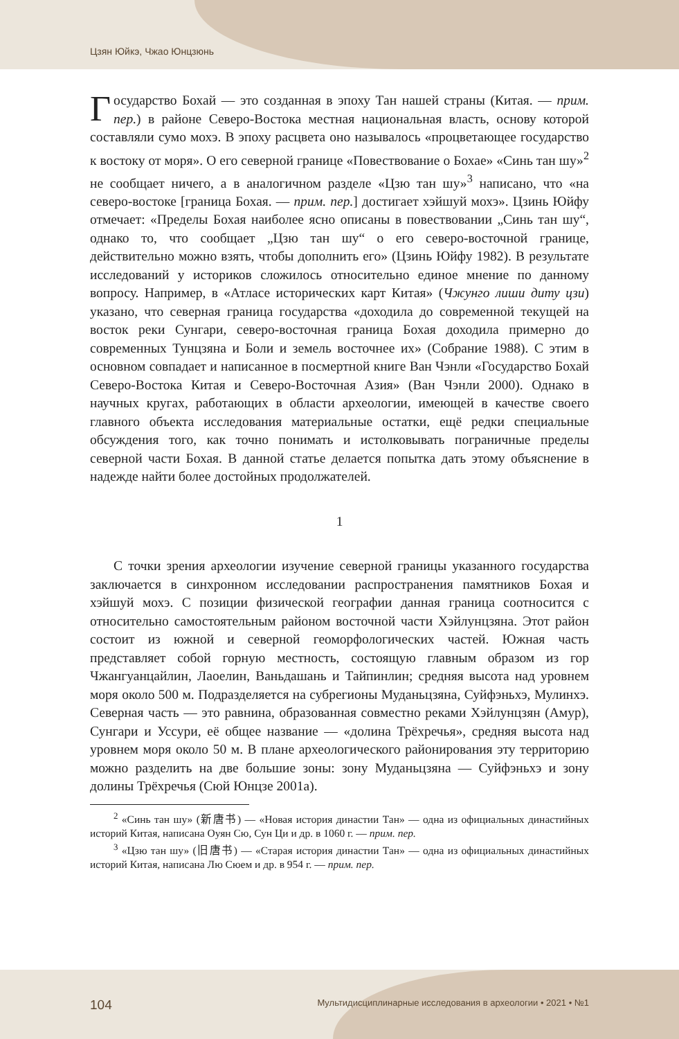Цзян Юйкэ, Чжао Юнцзюнь
Государство Бохай — это созданная в эпоху Тан нашей страны (Китая. — прим. пер.) в районе Северо-Востока местная национальная власть, основу которой составляли сумо мохэ. В эпоху расцвета оно называлось «процветающее государство к востоку от моря». О его северной границе «Повествование о Бохае» «Синь тан шу»<sup>2</sup> не сообщает ничего, а в аналогичном разделе «Цзю тан шу»<sup>3</sup> написано, что «на северо-востоке [граница Бохая. — прим. пер.] достигает хэйшуй мохэ». Цзинь Юйфу отмечает: «Пределы Бохая наиболее ясно описаны в повествовании „Синь тан шу“, однако то, что сообщает „Цзю тан шу“ о его северо-восточной границе, действительно можно взять, чтобы дополнить его» (Цзинь Юйфу 1982). В результате исследований у историков сложилось относительно единое мнение по данному вопросу. Например, в «Атласе исторических карт Китая» (Чжунго лиши диту цзи) указано, что северная граница государства «доходила до современной текущей на восток реки Сунгари, северо-восточная граница Бохая доходила примерно до современных Тунцзяна и Боли и земель восточнее их» (Собрание 1988). С этим в основном совпадает и написанное в посмертной книге Ван Чэнли «Государство Бохай Северо-Востока Китая и Северо-Восточная Азия» (Ван Чэнли 2000). Однако в научных кругах, работающих в области археологии, имеющей в качестве своего главного объекта исследования материальные остатки, ещё редки специальные обсуждения того, как точно понимать и истолковывать пограничные пределы северной части Бохая. В данной статье делается попытка дать этому объяснение в надежде найти более достойных продолжателей.
1
С точки зрения археологии изучение северной границы указанного государства заключается в синхронном исследовании распространения памятников Бохая и хэйшуй мохэ. С позиции физической географии данная граница соотносится с относительно самостоятельным районом восточной части Хэйлунцзяна. Этот район состоит из южной и северной геоморфологических частей. Южная часть представляет собой горную местность, состоящую главным образом из гор Чжангуанцайлин, Лаоелин, Ваньдашань и Тайпинлин; средняя высота над уровнем моря около 500 м. Подразделяется на субрегионы Муданьцзяна, Суйфэньхэ, Мулинхэ. Северная часть — это равнина, образованная совместно реками Хэйлунцзян (Амур), Сунгари и Уссури, её общее название — «долина Трёхречья», средняя высота над уровнем моря около 50 м. В плане археологического районирования эту территорию можно разделить на две большие зоны: зону Муданьцзяна — Суйфэньхэ и зону долины Трёхречья (Сюй Юнцзе 2001а).
<sup>2</sup> «Синь тан шу» (新唐书) — «Новая история династии Тан» — одна из официальных династийных историй Китая, написана Оуян Сю, Сун Ци и др. в 1060 г. — прим. пер.
<sup>3</sup> «Цзю тан шу» (旧唐书) — «Старая история династии Тан» — одна из официальных династийных историй Китая, написана Лю Сюем и др. в 954 г. — прим. пер.
104 Мультидисциплинарные исследования в археологии • 2021 • №1